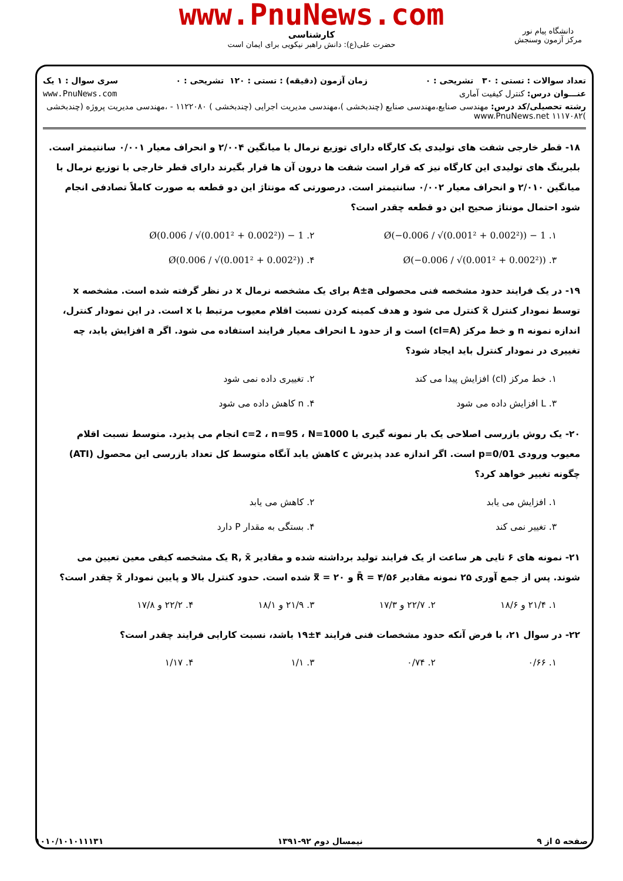www.PnuNews.com
کارشناسی
حضرت علی(ع): دانش راهبر نیکویی برای ایمان است
دانشگاه پیام نور
مرکز آزمون وسنجش
تعداد سوالات : تستی : ۳۰ تشریحی : ۰ زمان آزمون (دقیقه) : تستی : ۱۲۰ تشریحی : ۰ سری سوال : ۱ یک
عنـــوان درس: کنترل کیفیت آماری www.PnuNews.com
رشته تحصیلی/کد درس: مهندسی صنایع،مهندسی صنایع (چندبخشی )،مهندسی مدیریت اجرایی (چندبخشی ) ۱۱۲۲۰۸۰ - ،مهندسی مدیریت پروژه (چندبخشی )۱۱۱۷۰۸۲ www.PnuNews.net
۱۸- قطر خارجی شفت های تولیدی یک کارگاه دارای توزیع نرمال با میانگین ۲/۰۰۴ و انحراف معیار ۰/۰۰۱ سانتیمتر است. بلبرینگ های تولیدی این کارگاه نیز که قرار است شفت ها درون آن ها قرار بگیرند دارای قطر خارجی با توزیع نرمال با میانگین ۲/۰۱۰ و انحراف معیار ۰/۰۰۲ سانتیمتر است. درصورتی که مونتاژ این دو قطعه به صورت کاملاً تصادفی انجام شود احتمال مونتاژ صحیح این دو قطعه چقدر است؟
۱. 1 − Ø(−0.006 / √(0.001² + 0.002²))
۲. 1 − Ø(0.006 / √(0.001² + 0.002²))
۳. Ø(−0.006 / √(0.001² + 0.002²))
۴. Ø(0.006 / √(0.001² + 0.002²))
۱۹- در یک فرایند حدود مشخصه فنی محصولی A±a برای یک مشخصه نرمال x در نظر گرفته شده است. مشخصه x توسط نمودار کنترل x̄ کنترل می شود و هدف کمینه کردن نسبت اقلام معیوب مرتبط با x است. در این نمودار کنترل، اندازه نمونه n و خط مرکز (cl=A) است و از حدود L انحراف معیار فرایند استفاده می شود. اگر a افزایش یابد، چه تغییری در نمودار کنترل باید ایجاد شود؟
۱. خط مرکز (cl) افزایش پیدا می کند
۲. تغییری داده نمی شود
۳. L افزایش داده می شود
۴. n کاهش داده می شود
۲۰- یک روش بازرسی اصلاحی یک بار نمونه گیری با c=2 ، n=95 ، N=1000 انجام می پذیرد. متوسط نسبت اقلام معیوب ورودی p=0/01 است. اگر اندازه عدد پذیرش c کاهش یابد آنگاه متوسط کل تعداد بازرسی این محصول (ATI) چگونه تغییر خواهد کرد؟
۱. افزایش می یابد
۲. کاهش می یابد
۳. تغییر نمی کند
۴. بستگی به مقدار P دارد
۲۱- نمونه های ۶ تایی هر ساعت از یک فرایند تولید برداشته شده و مقادیر R, x̄ یک مشخصه کیفی معین تعیین می شوند. پس از جمع آوری ۲۵ نمونه مقادیر R̄ = ۴/۵۶ و x̿ = ۲۰ شده است. حدود کنترل بالا و پایین نمودار x̄ چقدر است؟
۱. ۲۱/۴ و ۱۸/۶
۲. ۲۲/۷ و ۱۷/۳
۳. ۲۱/۹ و ۱۸/۱
۴. ۲۲/۲ و ۱۷/۸
۲۲- در سوال ۲۱، با فرض آنکه حدود مشخصات فنی فرایند ۴±۱۹ باشد، نسبت کارایی فرایند چقدر است؟
۱. ۰/۶۶
۲. ۰/۷۴
۳. ۱/۱
۴. ۱/۱۷
صفحه ۵ از ۹ نیمسال دوم ۹۲-۱۳۹۱ ۱۰۱۰/۱۰۱۰۱۱۱۳۱